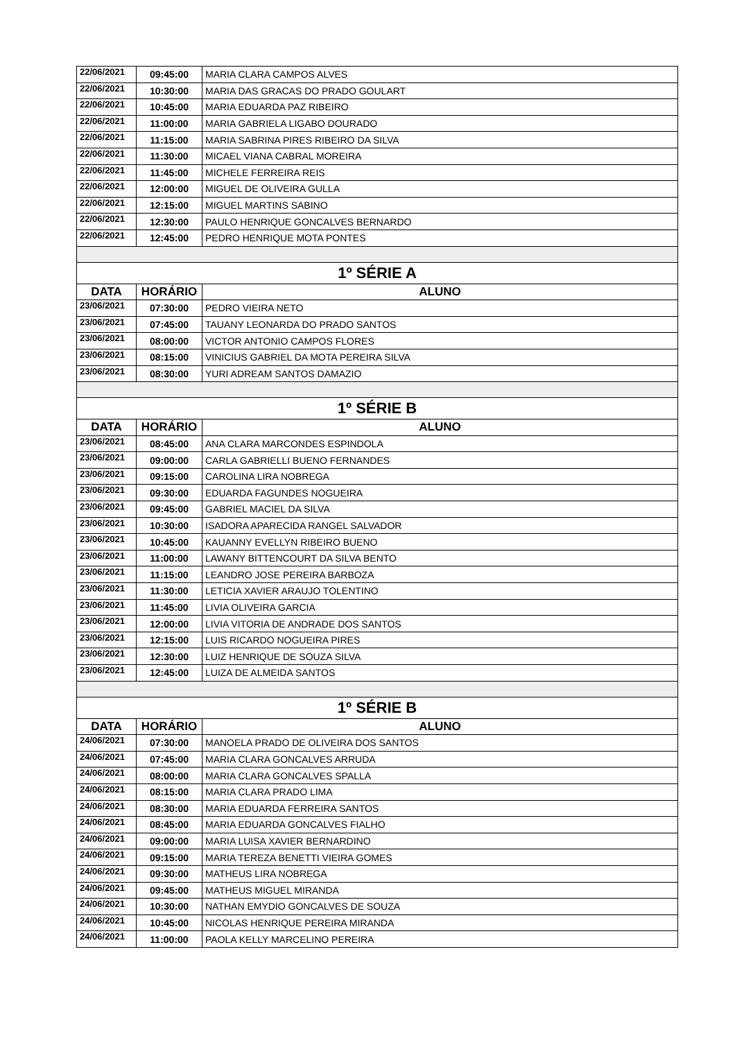| 22/06/2021 | 09:45:00 | MARIA CLARA CAMPOS ALVES |
| 22/06/2021 | 10:30:00 | MARIA DAS GRACAS DO PRADO GOULART |
| 22/06/2021 | 10:45:00 | MARIA EDUARDA PAZ RIBEIRO |
| 22/06/2021 | 11:00:00 | MARIA GABRIELA LIGABO DOURADO |
| 22/06/2021 | 11:15:00 | MARIA SABRINA PIRES RIBEIRO DA SILVA |
| 22/06/2021 | 11:30:00 | MICAEL VIANA CABRAL MOREIRA |
| 22/06/2021 | 11:45:00 | MICHELE FERREIRA REIS |
| 22/06/2021 | 12:00:00 | MIGUEL DE OLIVEIRA GULLA |
| 22/06/2021 | 12:15:00 | MIGUEL MARTINS SABINO |
| 22/06/2021 | 12:30:00 | PAULO HENRIQUE GONCALVES BERNARDO |
| 22/06/2021 | 12:45:00 | PEDRO HENRIQUE MOTA PONTES |
| 1º SÉRIE A | | |
| DATA | HORÁRIO | ALUNO |
| 23/06/2021 | 07:30:00 | PEDRO VIEIRA NETO |
| 23/06/2021 | 07:45:00 | TAUANY LEONARDA DO PRADO SANTOS |
| 23/06/2021 | 08:00:00 | VICTOR ANTONIO CAMPOS FLORES |
| 23/06/2021 | 08:15:00 | VINICIUS GABRIEL DA MOTA PEREIRA SILVA |
| 23/06/2021 | 08:30:00 | YURI ADREAM SANTOS DAMAZIO |
| 1º SÉRIE B | | |
| DATA | HORÁRIO | ALUNO |
| 23/06/2021 | 08:45:00 | ANA CLARA MARCONDES ESPINDOLA |
| 23/06/2021 | 09:00:00 | CARLA GABRIELLI BUENO FERNANDES |
| 23/06/2021 | 09:15:00 | CAROLINA LIRA NOBREGA |
| 23/06/2021 | 09:30:00 | EDUARDA FAGUNDES NOGUEIRA |
| 23/06/2021 | 09:45:00 | GABRIEL MACIEL DA SILVA |
| 23/06/2021 | 10:30:00 | ISADORA APARECIDA RANGEL SALVADOR |
| 23/06/2021 | 10:45:00 | KAUANNY EVELLYN RIBEIRO BUENO |
| 23/06/2021 | 11:00:00 | LAWANY BITTENCOURT DA SILVA BENTO |
| 23/06/2021 | 11:15:00 | LEANDRO JOSE PEREIRA BARBOZA |
| 23/06/2021 | 11:30:00 | LETICIA XAVIER ARAUJO TOLENTINO |
| 23/06/2021 | 11:45:00 | LIVIA OLIVEIRA GARCIA |
| 23/06/2021 | 12:00:00 | LIVIA VITORIA DE ANDRADE DOS SANTOS |
| 23/06/2021 | 12:15:00 | LUIS RICARDO NOGUEIRA PIRES |
| 23/06/2021 | 12:30:00 | LUIZ HENRIQUE DE SOUZA SILVA |
| 23/06/2021 | 12:45:00 | LUIZA DE ALMEIDA SANTOS |
| 1º SÉRIE B | | |
| DATA | HORÁRIO | ALUNO |
| 24/06/2021 | 07:30:00 | MANOELA PRADO DE OLIVEIRA DOS SANTOS |
| 24/06/2021 | 07:45:00 | MARIA CLARA GONCALVES ARRUDA |
| 24/06/2021 | 08:00:00 | MARIA CLARA GONCALVES SPALLA |
| 24/06/2021 | 08:15:00 | MARIA CLARA PRADO LIMA |
| 24/06/2021 | 08:30:00 | MARIA EDUARDA FERREIRA SANTOS |
| 24/06/2021 | 08:45:00 | MARIA EDUARDA GONCALVES FIALHO |
| 24/06/2021 | 09:00:00 | MARIA LUISA XAVIER BERNARDINO |
| 24/06/2021 | 09:15:00 | MARIA TEREZA BENETTI VIEIRA GOMES |
| 24/06/2021 | 09:30:00 | MATHEUS LIRA NOBREGA |
| 24/06/2021 | 09:45:00 | MATHEUS MIGUEL MIRANDA |
| 24/06/2021 | 10:30:00 | NATHAN EMYDIO GONCALVES DE SOUZA |
| 24/06/2021 | 10:45:00 | NICOLAS HENRIQUE PEREIRA MIRANDA |
| 24/06/2021 | 11:00:00 | PAOLA KELLY MARCELINO PEREIRA |